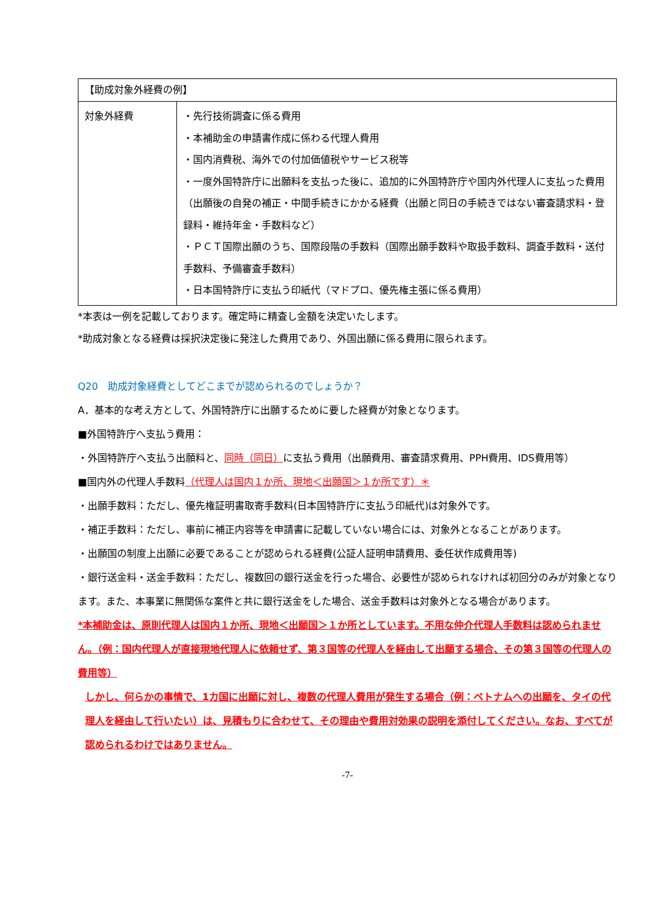| 【助成対象外経費の例】 | |
| 対象外経費 | ・先行技術調査に係る費用 ・本補助金の申請書作成に係わる代理人費用 ・国内消費税、海外での付加価値税やサービス税等 ・一度外国特許庁に出願料を支払った後に、追加的に外国特許庁や国内外代理人に支払った費用（出願後の自発の補正・中間手続きにかかる経費（出願と同日の手続きではない審査請求料・登録料・維持年金・手数料など） ・ＰＣＴ国際出願のうち、国際段階の手数料（国際出願手数料や取扱手数料、調査手数料・送付手数料、予備審査手数料） ・日本国特許庁に支払う印紙代（マドプロ、優先権主張に係る費用） |
*本表は一例を記載しております。確定時に精査し金額を決定いたします。
*助成対象となる経費は採択決定後に発注した費用であり、外国出願に係る費用に限られます。
Q20　助成対象経費としてどこまでが認められるのでしょうか？
A．基本的な考え方として、外国特許庁に出願するために要した経費が対象となります。
■外国特許庁へ支払う費用：
・外国特許庁へ支払う出願料と、同時（同日）に支払う費用（出願費用、審査請求費用、PPH費用、IDS費用等）
■国内外の代理人手数料（代理人は国内１か所、現地＜出願国＞１か所です）＊
・出願手数料：ただし、優先権証明書取寄手数料(日本国特許庁に支払う印紙代)は対象外です。
・補正手数料：ただし、事前に補正内容等を申請書に記載していない場合には、対象外となることがあります。
・出願国の制度上出願に必要であることが認められる経費(公証人証明申請費用、委任状作成費用等)
・銀行送金料・送金手数料：ただし、複数回の銀行送金を行った場合、必要性が認められなければ初回分のみが対象となります。また、本事業に無関係な案件と共に銀行送金をした場合、送金手数料は対象外となる場合があります。
*本補助金は、原則代理人は国内１か所、現地＜出願国＞１か所としています。不用な仲介代理人手数料は認められません。（例：国内代理人が直接現地代理人に依頼せず、第３国等の代理人を経由して出願する場合、その第３国等の代理人の費用等）
しかし、何らかの事情で、1カ国に出願に対し、複数の代理人費用が発生する場合（例：ベトナムへの出願を、タイの代理人を経由して行いたい）は、見積もりに合わせて、その理由や費用対効果の説明を添付してください。なお、すべてが認められるわけではありません。
-7-